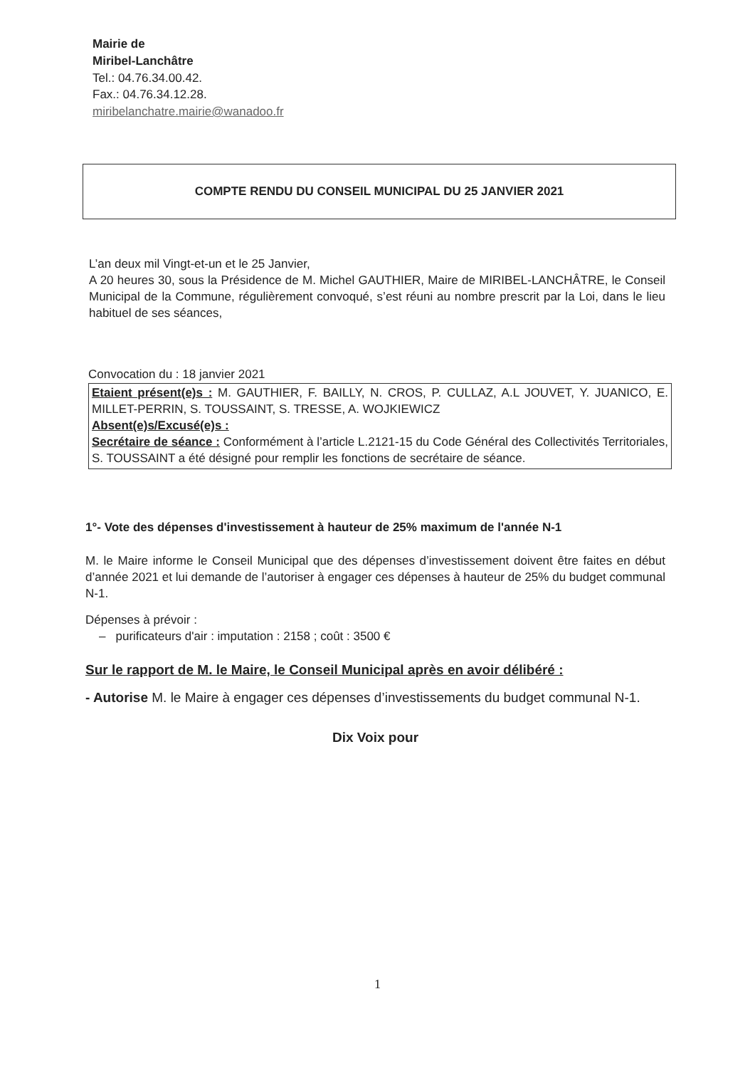Mairie de
Miribel-Lanchâtre
Tel.: 04.76.34.00.42.
Fax.: 04.76.34.12.28.
miribelanchatre.mairie@wanadoo.fr
COMPTE RENDU DU CONSEIL MUNICIPAL DU 25 JANVIER 2021
L’an deux mil Vingt-et-un et le 25 Janvier,
A 20 heures 30, sous la Présidence de M. Michel GAUTHIER, Maire de MIRIBEL-LANCHÂTRE, le Conseil Municipal de la Commune, régulièrement convoqué, s’est réuni au nombre prescrit par la Loi, dans le lieu habituel de ses séances,
Convocation du : 18 janvier 2021
Etaient présent(e)s : M. GAUTHIER, F. BAILLY, N. CROS, P. CULLAZ, A.L JOUVET, Y. JUANICO, E. MILLET-PERRIN, S. TOUSSAINT, S. TRESSE, A. WOJKIEWICZ
Absent(e)s/Excusé(e)s :
Secrétaire de séance : Conformément à l’article L.2121-15 du Code Général des Collectivités Territoriales, S. TOUSSAINT a été désigné pour remplir les fonctions de secrétaire de séance.
1°- Vote des dépenses d'investissement à hauteur de 25% maximum de l'année N-1
M. le Maire informe le Conseil Municipal que des dépenses d’investissement doivent être faites en début d’année 2021 et lui demande de l’autoriser à engager ces dépenses à hauteur de 25% du budget communal N-1.
Dépenses à prévoir :
– purificateurs d'air : imputation : 2158 ; coût : 3500 €
Sur le rapport de M. le Maire, le Conseil Municipal après en avoir délibéré :
- Autorise M. le Maire à engager ces dépenses d’investissements du budget communal N-1.
Dix Voix pour
1